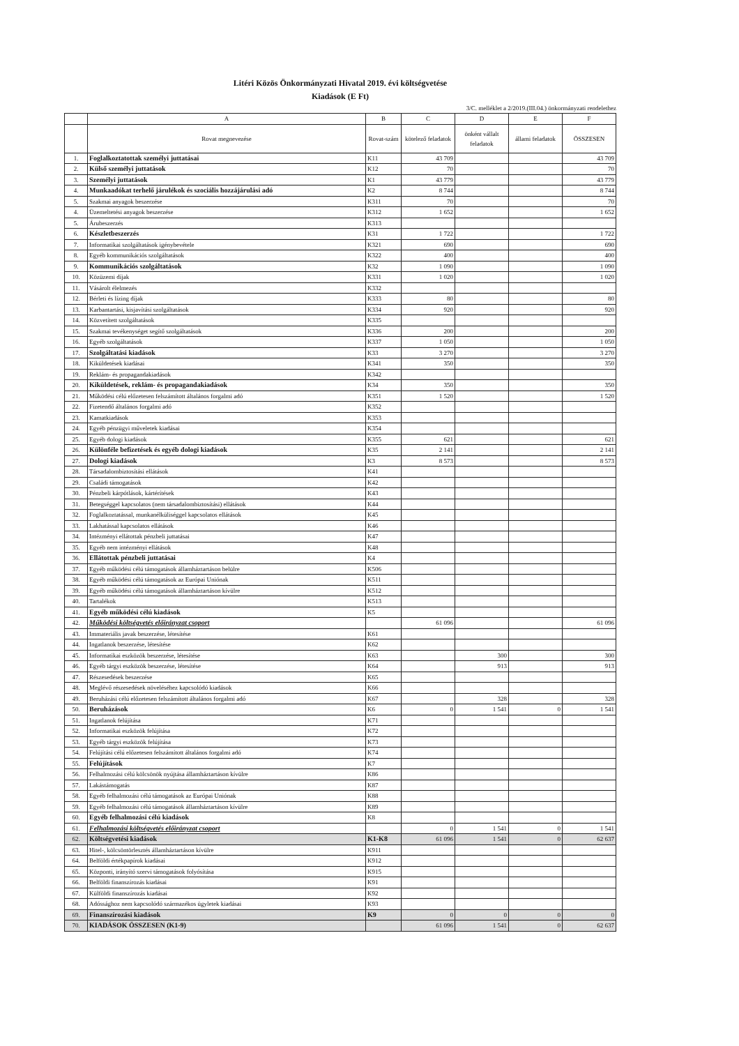Litéri Közös Önkormányzati Hivatal 2019. évi költségvetése
Kiadások (E Ft)
3/C. melléklet a 2/2019.(III.04.) önkormányzati rendelethez
| | A | B | C | D | E | F |
| --- | --- | --- | --- | --- | --- | --- |
| | Rovat megnevezése | Rovat-szám | kötelező feladatok | önként vállalt feladatok | állami feladatok | ÖSSZESEN |
| 1. | Foglalkoztatottak személyi juttatásai | K11 | 43 709 | | | 43 709 |
| 2. | Külső személyi juttatások | K12 | 70 | | | 70 |
| 3. | Személyi juttatások | K1 | 43 779 | | | 43 779 |
| 4. | Munkaadókat terhelő járulékok és szociális hozzájárulási adó | K2 | 8 744 | | | 8 744 |
| 5. | Szakmai anyagok beszerzése | K311 | 70 | | | 70 |
| 4. | Üzemeltetési anyagok beszerzése | K312 | 1 652 | | | 1 652 |
| 5. | Árubeszerzés | K313 | | | | |
| 6. | Készletbeszerzés | K31 | 1 722 | | | 1 722 |
| 7. | Informatikai szolgáltatások igénybevétele | K321 | 690 | | | 690 |
| 8. | Egyéb kommunikációs szolgáltatások | K322 | 400 | | | 400 |
| 9. | Kommunikációs szolgáltatások | K32 | 1 090 | | | 1 090 |
| 10. | Közüzemi díjak | K331 | 1 020 | | | 1 020 |
| 11. | Vásárolt élelmezés | K332 | | | | |
| 12. | Bérleti és lízing díjak | K333 | 80 | | | 80 |
| 13. | Karbantartási, kisjavítási szolgáltatások | K334 | 920 | | | 920 |
| 14. | Közvetített szolgáltatások | K335 | | | | |
| 15. | Szakmai tevékenységet segítő szolgáltatások | K336 | 200 | | | 200 |
| 16. | Egyéb szolgáltatások | K337 | 1 050 | | | 1 050 |
| 17. | Szolgáltatási kiadások | K33 | 3 270 | | | 3 270 |
| 18. | Kiküldetések kiadásai | K341 | 350 | | | 350 |
| 19. | Reklám- és propagandakiadások | K342 | | | | |
| 20. | Kiküldetések, reklám- és propagandakiadások | K34 | 350 | | | 350 |
| 21. | Működési célú előzetesen felszámított általános forgalmi adó | K351 | 1 520 | | | 1 520 |
| 22. | Fizetendő általános forgalmi adó | K352 | | | | |
| 23. | Kamatkiadások | K353 | | | | |
| 24. | Egyéb pénzügyi műveletek kiadásai | K354 | | | | |
| 25. | Egyéb dologi kiadások | K355 | 621 | | | 621 |
| 26. | Különféle befizetések és egyéb dologi kiadások | K35 | 2 141 | | | 2 141 |
| 27. | Dologi kiadások | K3 | 8 573 | | | 8 573 |
| 28. | Társadalombiztosítási ellátások | K41 | | | | |
| 29. | Családi támogatások | K42 | | | | |
| 30. | Pénzbeli kárpótlások, kártérítések | K43 | | | | |
| 31. | Betegséggel kapcsolatos (nem társadalombiztosítási) ellátások | K44 | | | | |
| 32. | Foglalkoztatással, munkanélküliséggel kapcsolatos ellátások | K45 | | | | |
| 33. | Lakhatással kapcsolatos ellátások | K46 | | | | |
| 34. | Intézményi ellátottak pénzbeli juttatásai | K47 | | | | |
| 35. | Egyéb nem intézményi ellátások | K48 | | | | |
| 36. | Ellátottak pénzbeli juttatásai | K4 | | | | |
| 37. | Egyéb működési célú támogatások államháztartáson belülre | K506 | | | | |
| 38. | Egyéb működési célú támogatások az Európai Uniónak | K511 | | | | |
| 39. | Egyéb működési célú támogatások államháztartáson kívülre | K512 | | | | |
| 40. | Tartalékok | K513 | | | | |
| 41. | Egyéb működési célú kiadások | K5 | | | | |
| 42. | Működési költségvetés előirányzat csoport | | 61 096 | | | 61 096 |
| 43. | Immateriális javak beszerzése, létesítése | K61 | | | | |
| 44. | Ingatlanok beszerzése, létesítése | K62 | | | | |
| 45. | Informatikai eszközök beszerzése, létesítése | K63 | | 300 | | 300 |
| 46. | Egyéb tárgyi eszközök beszerzése, létesítése | K64 | | 913 | | 913 |
| 47. | Részesedések beszerzése | K65 | | | | |
| 48. | Meglévő részesedések növeléséhez kapcsolódó kiadások | K66 | | | | |
| 49. | Beruházási célú előzetesen felszámított általános forgalmi adó | K67 | | 328 | | 328 |
| 50. | Beruházások | K6 | 0 | 1 541 | 0 | 1 541 |
| 51. | Ingatlanok felújítása | K71 | | | | |
| 52. | Informatikai eszközök felújítása | K72 | | | | |
| 53. | Egyéb tárgyi eszközök felújítása | K73 | | | | |
| 54. | Felújítási célú előzetesen felszámított általános forgalmi adó | K74 | | | | |
| 55. | Felújítások | K7 | | | | |
| 56. | Felhalmozási célú kölcsönök nyújtása államháztartáson kívülre | K86 | | | | |
| 57. | Lakástámogatás | K87 | | | | |
| 58. | Egyéb felhalmozási célú támogatások az Európai Uniónak | K88 | | | | |
| 59. | Egyéb felhalmozási célú támogatások államháztartáson kívülre | K89 | | | | |
| 60. | Egyéb felhalmozási célú kiadások | K8 | | | | |
| 61. | Felhalmozási költségvetés előirányzat csoport | | 0 | 1 541 | 0 | 1 541 |
| 62. | Költségvetési kiadások | K1-K8 | 61 096 | 1 541 | 0 | 62 637 |
| 63. | Hitel-, kölcsöntörlesztés államháztartáson kívülre | K911 | | | | |
| 64. | Belföldi értékpapírok kiadásai | K912 | | | | |
| 65. | Központi, irányító szervi támogatások folyósítása | K915 | | | | |
| 66. | Belföldi finanszírozás kiadásai | K91 | | | | |
| 67. | Külföldi finanszírozás kiadásai | K92 | | | | |
| 68. | Adóssághoz nem kapcsolódó származékos ügyletek kiadásai | K93 | | | | |
| 69. | Finanszírozási kiadások | K9 | 0 | 0 | 0 | 0 |
| 70. | KIADÁSOK ÖSSZESEN (K1-9) | | 61 096 | 1 541 | 0 | 62 637 |